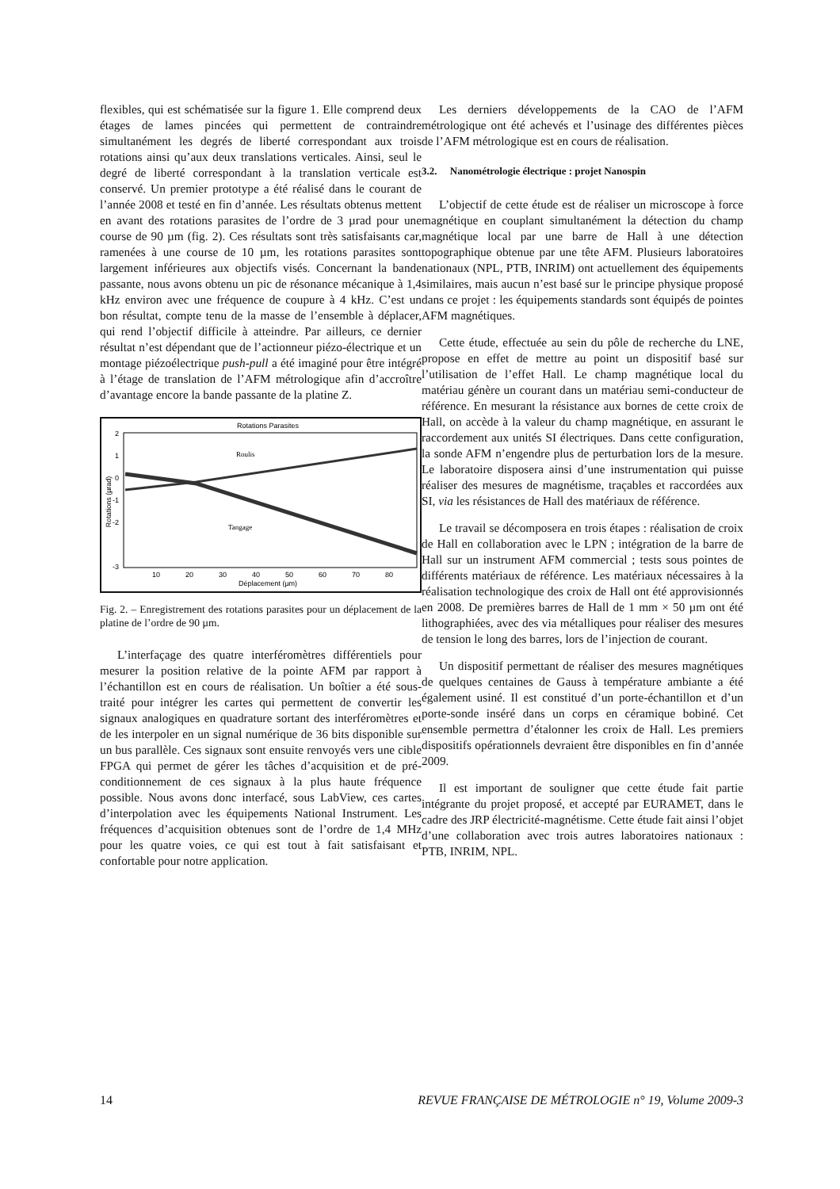flexibles, qui est schématisée sur la figure 1. Elle comprend deux étages de lames pincées qui permettent de contraindre simultanément les degrés de liberté correspondant aux trois rotations ainsi qu’aux deux translations verticales. Ainsi, seul le degré de liberté correspondant à la translation verticale est conservé. Un premier prototype a été réalisé dans le courant de l’année 2008 et testé en fin d’année. Les résultats obtenus mettent en avant des rotations parasites de l’ordre de 3 µrad pour une course de 90 µm (fig. 2). Ces résultats sont très satisfaisants car, ramenées à une course de 10 µm, les rotations parasites sont largement inférieures aux objectifs visés. Concernant la bande passante, nous avons obtenu un pic de résonance mécanique à 1,4 kHz environ avec une fréquence de coupure à 4 kHz. C’est un bon résultat, compte tenu de la masse de l’ensemble à déplacer, qui rend l’objectif difficile à atteindre. Par ailleurs, ce dernier résultat n’est dépendant que de l’actionneur piézo-électrique et un montage piézoélectrique push-pull a été imaginé pour être intégré à l’étage de translation de l’AFM métrologique afin d’accroître d’avantage encore la bande passante de la platine Z.
Rotations Parasites
2
1
0
-1
-2
-3
10
20
30
40
50
60
70
80
Déplacement (µm)
Rotations (µrad)
Roulis
Tangage
Fig. 2. – Enregistrement des rotations parasites pour un déplacement de la platine de l’ordre de 90 µm.
L’interfaçage des quatre interféromètres différentiels pour mesurer la position relative de la pointe AFM par rapport à l’échantillon est en cours de réalisation. Un boîtier a été sous-traité pour intégrer les cartes qui permettent de convertir les signaux analogiques en quadrature sortant des interféromètres et de les interpoler en un signal numérique de 36 bits disponible sur un bus parallèle. Ces signaux sont ensuite renvoyés vers une cible FPGA qui permet de gérer les tâches d’acquisition et de pré-conditionnement de ces signaux à la plus haute fréquence possible. Nous avons donc interfacé, sous LabView, ces cartes d’interpolation avec les équipements National Instrument. Les fréquences d’acquisition obtenues sont de l’ordre de 1,4 MHz pour les quatre voies, ce qui est tout à fait satisfaisant et confortable pour notre application.
Les derniers développements de la CAO de l’AFM métrologique ont été achevés et l’usinage des différentes pièces de l’AFM métrologique est en cours de réalisation.
3.2. Nanométrologie électrique : projet Nanospin
L’objectif de cette étude est de réaliser un microscope à force magnétique en couplant simultanément la détection du champ magnétique local par une barre de Hall à une détection topographique obtenue par une tête AFM. Plusieurs laboratoires nationaux (NPL, PTB, INRIM) ont actuellement des équipements similaires, mais aucun n’est basé sur le principe physique proposé dans ce projet : les équipements standards sont équipés de pointes AFM magnétiques.
Cette étude, effectuée au sein du pôle de recherche du LNE, propose en effet de mettre au point un dispositif basé sur l’utilisation de l’effet Hall. Le champ magnétique local du matériau génère un courant dans un matériau semi-conducteur de référence. En mesurant la résistance aux bornes de cette croix de Hall, on accède à la valeur du champ magnétique, en assurant le raccordement aux unités SI électriques. Dans cette configuration, la sonde AFM n’engendre plus de perturbation lors de la mesure. Le laboratoire disposera ainsi d’une instrumentation qui puisse réaliser des mesures de magnétisme, traçables et raccordées aux SI, via les résistances de Hall des matériaux de référence.
Le travail se décomposera en trois étapes : réalisation de croix de Hall en collaboration avec le LPN ; intégration de la barre de Hall sur un instrument AFM commercial ; tests sous pointes de différents matériaux de référence. Les matériaux nécessaires à la réalisation technologique des croix de Hall ont été approvisionnés en 2008. De premières barres de Hall de 1 mm × 50 µm ont été lithographiées, avec des via métalliques pour réaliser des mesures de tension le long des barres, lors de l’injection de courant.
Un dispositif permettant de réaliser des mesures magnétiques de quelques centaines de Gauss à température ambiante a été également usiné. Il est constitué d’un porte-échantillon et d’un porte-sonde inséré dans un corps en céramique bobiné. Cet ensemble permettra d’étalonner les croix de Hall. Les premiers dispositifs opérationnels devraient être disponibles en fin d’année 2009.
Il est important de souligner que cette étude fait partie intégrante du projet proposé, et accepté par EURAMET, dans le cadre des JRP électricité-magnétisme. Cette étude fait ainsi l’objet d’une collaboration avec trois autres laboratoires nationaux : PTB, INRIM, NPL.
14 REVUE FRANÇAISE DE MÉTROLOGIE n° 19, Volume 2009-3